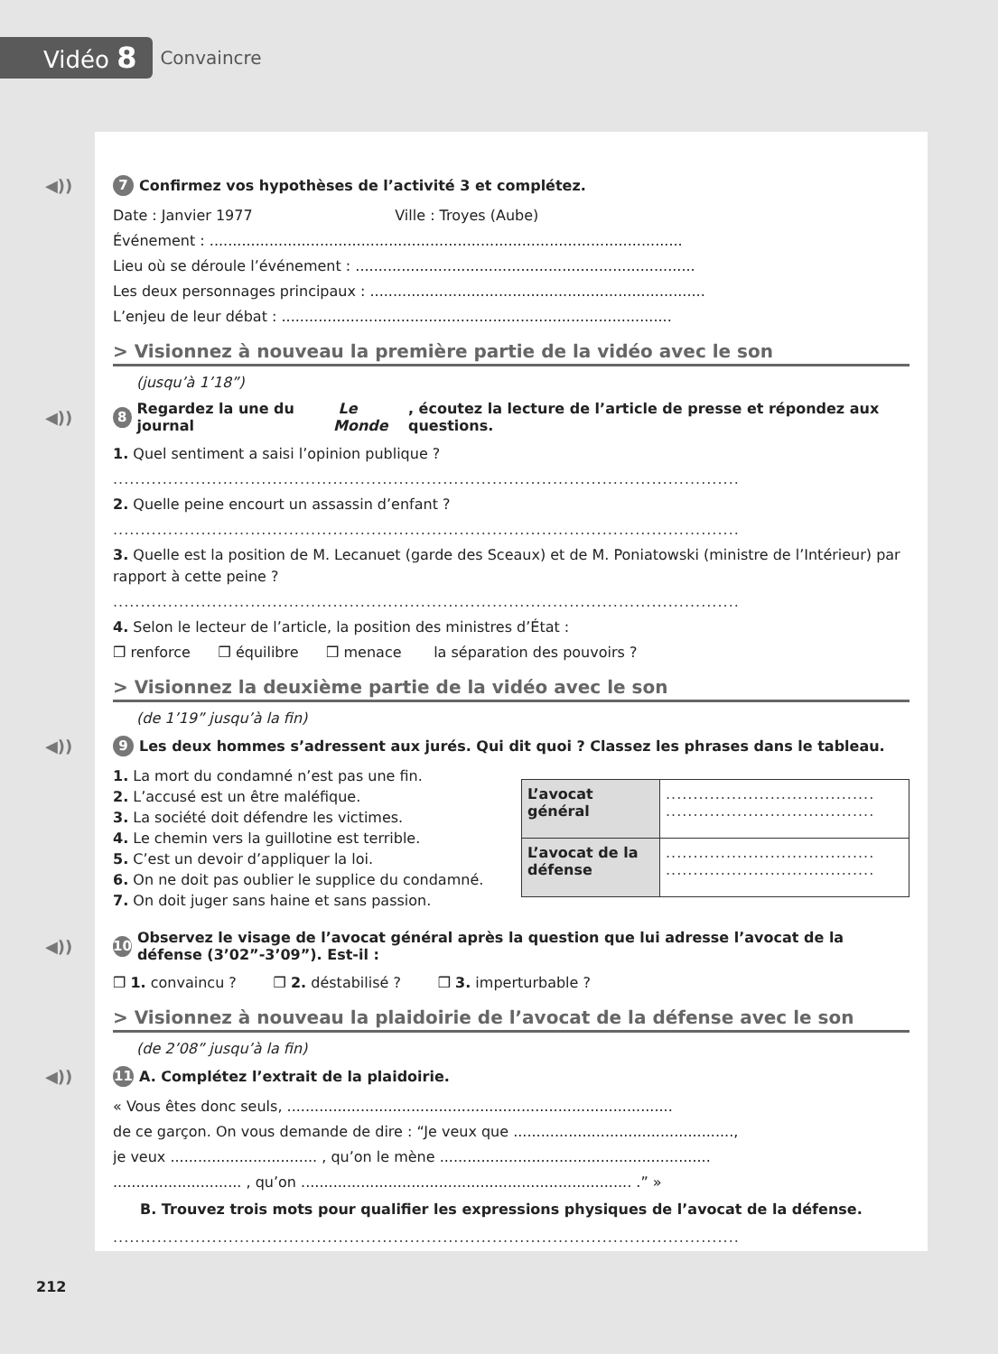Vidéo 8
Convaincre
◀)) 7 Confirmez vos hypothèses de l’activité 3 et complétez.
Date : Janvier 1977 Ville : Troyes (Aube)
Événement : .......................................................................................................
Lieu où se déroule l’événement : ..........................................................................
Les deux personnages principaux : .........................................................................
L’enjeu de leur débat : .....................................................................................
> Visionnez à nouveau la première partie de la vidéo avec le son
(jusqu’à 1’18”)
◀)) 8 Regardez la une du journal Le Monde, écoutez la lecture de l’article de presse et répondez aux questions.
1. Quel sentiment a saisi l’opinion publique ?
..................................................................................................................
2. Quelle peine encourt un assassin d’enfant ?
..................................................................................................................
3. Quelle est la position de M. Lecanuet (garde des Sceaux) et de M. Poniatowski (ministre de l’Intérieur) par rapport à cette peine ?
..................................................................................................................
4. Selon le lecteur de l’article, la position des ministres d’État :
❒ renforce ❒ équilibre ❒ menace la séparation des pouvoirs ?
> Visionnez la deuxième partie de la vidéo avec le son
(de 1’19” jusqu’à la fin)
◀)) 9 Les deux hommes s’adressent aux jurés. Qui dit quoi ? Classez les phrases dans le tableau.
1. La mort du condamné n’est pas une fin.
2. L’accusé est un être maléfique.
3. La société doit défendre les victimes.
4. Le chemin vers la guillotine est terrible.
5. C’est un devoir d’appliquer la loi.
6. On ne doit pas oublier le supplice du condamné.
7. On doit juger sans haine et sans passion.
| L’avocat général | ...................................... ...................................... |
| L’avocat de la défense | ...................................... ...................................... |
◀)) 10 Observez le visage de l’avocat général après la question que lui adresse l’avocat de la défense (3’02”-3’09”). Est-il :
❒ 1. convaincu ? ❒ 2. déstabilisé ? ❒ 3. imperturbable ?
> Visionnez à nouveau la plaidoirie de l’avocat de la défense avec le son
(de 2’08” jusqu’à la fin)
◀)) 11 A. Complétez l’extrait de la plaidoirie.
« Vous êtes donc seuls, ....................................................................................
de ce garçon. On vous demande de dire : “Je veux que ................................................,
je veux ................................ , qu’on le mène ...........................................................
............................ , qu’on ........................................................................ .” »
B. Trouvez trois mots pour qualifier les expressions physiques de l’avocat de la défense.
..................................................................................................................
212